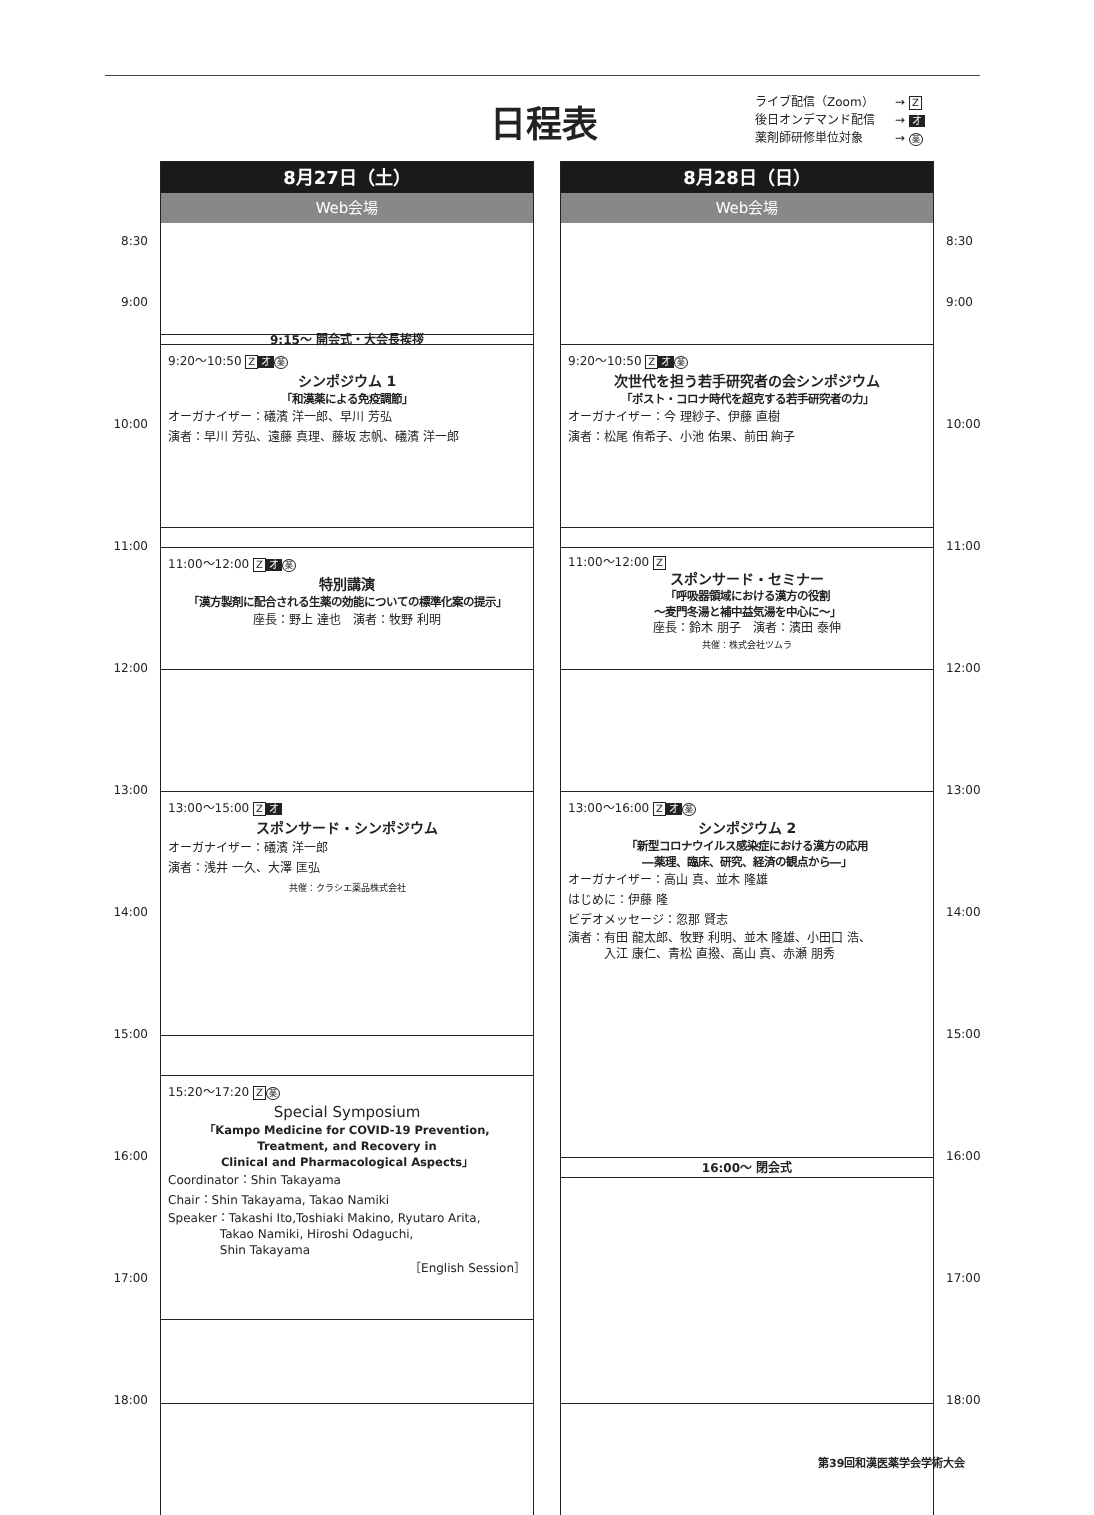日程表
ライブ配信（Zoom） → Z
後日オンデマンド配信 → オ
薬剤師研修単位対象 → 薬
8:30
9:00
10:00
11:00
12:00
13:00
14:00
15:00
16:00
17:00
18:00
8月27日（土）
Web会場
9:15～ 開会式・大会長挨拶
9:20～10:50 Z オ 薬
シンポジウム 1
「和漢薬による免疫調節」
オーガナイザー：礒濱 洋一郎、早川 芳弘
演者：早川 芳弘、遠藤 真理、藤坂 志帆、礒濱 洋一郎
11:00～12:00 Z オ 薬
特別講演
「漢方製剤に配合される生薬の効能についての標準化案の提示」
座長：野上 達也　演者：牧野 利明
13:00～15:00 Z オ
スポンサード・シンポジウム
オーガナイザー：礒濱 洋一郎
演者：浅井 一久、大澤 匡弘
共催：クラシエ薬品株式会社
15:20～17:20 Z 薬
Special Symposium
「Kampo Medicine for COVID-19 Prevention,
Treatment, and Recovery in
Clinical and Pharmacological Aspects」
Coordinator：Shin Takayama
Chair：Shin Takayama, Takao Namiki
Speaker：Takashi Ito,Toshiaki Makino, Ryutaro Arita,
　　　　 Takao Namiki, Hiroshi Odaguchi,
　　　　 Shin Takayama
［English Session］
8月28日（日）
Web会場
9:20～10:50 Z オ 薬
次世代を担う若手研究者の会シンポジウム
「ポスト・コロナ時代を超克する若手研究者の力」
オーガナイザー：今 理紗子、伊藤 直樹
演者：松尾 侑希子、小池 佑果、前田 絢子
11:00～12:00 Z
スポンサード・セミナー
「呼吸器領域における漢方の役割
～麦門冬湯と補中益気湯を中心に～」
座長：鈴木 朋子　演者：濱田 泰伸
共催：株式会社ツムラ
13:00～16:00 Z オ 薬
シンポジウム 2
「新型コロナウイルス感染症における漢方の応用
―薬理、臨床、研究、経済の観点から―」
オーガナイザー：高山 真、並木 隆雄
はじめに：伊藤 隆
ビデオメッセージ：忽那 賢志
演者：有田 龍太郎、牧野 利明、並木 隆雄、小田口 浩、
　　　入江 康仁、青松 直撥、高山 真、赤瀬 朋秀
16:00～ 閉会式
8:30
9:00
10:00
11:00
12:00
13:00
14:00
15:00
16:00
17:00
18:00
第39回和漢医薬学会学術大会